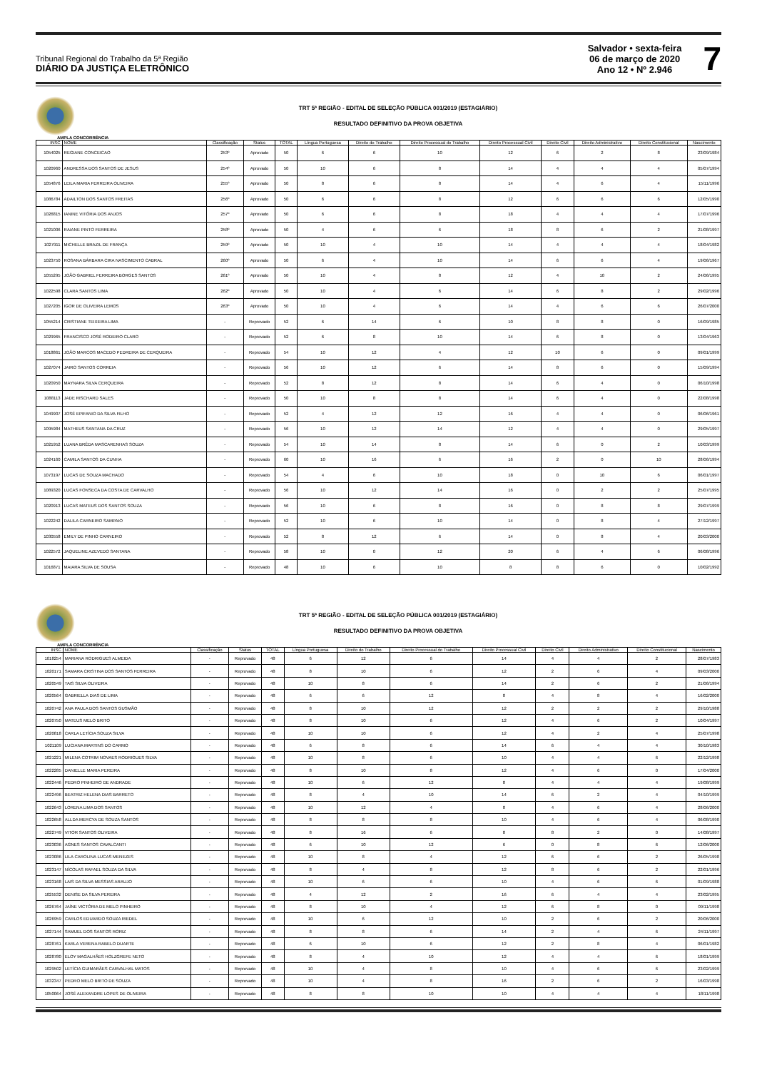Tribunal Regional do Trabalho da 5ª Região
DIÁRIO DA JUSTIÇA ELETRÔNICO
Salvador • sexta-feira
06 de março de 2020
Ano 12 • Nº 2.946
7
TRT 5ª REGIÃO - EDITAL DE SELEÇÃO PÚBLICA 001/2019 (ESTAGIÁRIO)
RESULTADO DEFINITIVO DA PROVA OBJETIVA
AMPLA CONCORRÊNCIA
| INSC | NOME | Classificação | Status | TOTAL | Língua Portuguesa | Direito do Trabalho | Direito Processual do Trabalho | Direito Processual Civil | Direito Civil | Direito Administrativo | Direito Constitucional | Nascimento |
| --- | --- | --- | --- | --- | --- | --- | --- | --- | --- | --- | --- | --- |
| 1054025 | REGIANE CONCEICAO | 253º | Aprovado | 50 | 6 | 6 | 10 | 12 | 6 | 2 | 8 | 23/09/1984 |
| 1020960 | ANDRESSA DOS SANTOS DE JESUS | 254º | Aprovado | 50 | 10 | 6 | 8 | 14 | 4 | 4 | 4 | 05/07/1994 |
| 1054876 | LEILA MARIA FERREIRA OLIVEIRA | 255º | Aprovado | 50 | 8 | 6 | 8 | 14 | 4 | 6 | 4 | 15/11/1996 |
| 1086784 | ADAILTON DOS SANTOS FREITAS | 256º | Aprovado | 50 | 6 | 6 | 8 | 12 | 6 | 6 | 6 | 12/05/1990 |
| 1026815 | IANINE VITÓRIA DOS ANJOS | 257º | Aprovado | 50 | 6 | 6 | 8 | 18 | 4 | 4 | 4 | 17/07/1996 |
| 1021006 | RAIANE PINTO FERREIRA | 258º | Aprovado | 50 | 4 | 6 | 6 | 18 | 8 | 6 | 2 | 21/08/1997 |
| 1027911 | MICHELLE BRAZIL DE FRANÇA | 259º | Aprovado | 50 | 10 | 4 | 10 | 14 | 4 | 4 | 4 | 18/04/1982 |
| 1023750 | ROSANA BÁRBARA CIRA NASCIMENTO CABRAL | 260º | Aprovado | 50 | 6 | 4 | 10 | 14 | 6 | 6 | 4 | 19/06/1967 |
| 1055295 | JOÃO GABRIEL FERREIRA BORGES SANTOS | 261º | Aprovado | 50 | 10 | 4 | 8 | 12 | 4 | 10 | 2 | 24/06/1995 |
| 1022598 | CLARA SANTOS LIMA | 262º | Aprovado | 50 | 10 | 4 | 6 | 14 | 6 | 8 | 2 | 29/02/1996 |
| 1027205 | IGOR DE OLIVEIRA LEMOS | 263º | Aprovado | 50 | 10 | 4 | 6 | 14 | 4 | 6 | 6 | 26/07/2000 |
| 1055214 | CRISTIANE TEIXEIRA LIMA | - | Reprovado | 52 | 6 | 14 | 6 | 10 | 8 | 8 | 0 | 16/09/1985 |
| 1029965 | FRANCISCO JOSÉ RODEIRO CLARO | - | Reprovado | 52 | 6 | 8 | 10 | 14 | 6 | 8 | 0 | 13/04/1963 |
| 1018861 | JOÃO MARCOS MACEDO PEDREIRA DE CERQUEIRA | - | Reprovado | 54 | 10 | 12 | 4 | 12 | 10 | 6 | 0 | 09/01/1999 |
| 1027074 | JAIRO SANTOS CORREIA | - | Reprovado | 56 | 10 | 12 | 6 | 14 | 8 | 6 | 0 | 15/09/1994 |
| 1020950 | MAYNARA SILVA CERQUEIRA | - | Reprovado | 52 | 8 | 12 | 8 | 14 | 6 | 4 | 0 | 06/10/1998 |
| 1088113 | JADE RISCHARD SALES | - | Reprovado | 50 | 10 | 8 | 8 | 14 | 6 | 4 | 0 | 22/08/1998 |
| 1049907 | JOSÉ EPIFANIO DA SILVA FILHO | - | Reprovado | 52 | 4 | 12 | 12 | 16 | 4 | 4 | 0 | 06/06/1961 |
| 1095984 | MATHEUS SANTANA DA CRUZ | - | Reprovado | 56 | 10 | 12 | 14 | 12 | 4 | 4 | 0 | 29/05/1997 |
| 1021952 | LUANA BRÊDA MASCARENHAS SOUZA | - | Reprovado | 54 | 10 | 14 | 8 | 14 | 6 | 0 | 2 | 10/03/1999 |
| 1024160 | CAMILA SANTOS DA CUNHA | - | Reprovado | 60 | 10 | 16 | 6 | 16 | 2 | 0 | 10 | 28/06/1994 |
| 1073197 | LUCAS DE SOUZA MACHADO | - | Reprovado | 54 | 4 | 6 | 10 | 18 | 0 | 10 | 6 | 06/01/1997 |
| 1089320 | LUCAS FONSECA DA COSTA DE CARVALHO | - | Reprovado | 56 | 10 | 12 | 14 | 16 | 0 | 2 | 2 | 25/07/1995 |
| 1020913 | LUCAS MATEUS DOS SANTOS SOUZA | - | Reprovado | 56 | 10 | 6 | 8 | 16 | 0 | 8 | 8 | 29/07/1999 |
| 1022242 | DALILA CARNEIRO SAMPAIO | - | Reprovado | 52 | 10 | 6 | 10 | 14 | 0 | 8 | 4 | 27/12/1997 |
| 1030558 | EMILY DE PINHO CARNEIRO | - | Reprovado | 52 | 8 | 12 | 6 | 14 | 0 | 8 | 4 | 20/03/2000 |
| 1022572 | JAQUELINE AZEVEDO SANTANA | - | Reprovado | 58 | 10 | 0 | 12 | 20 | 6 | 4 | 6 | 06/08/1996 |
| 1016871 | MAIARA SILVA DE SOUSA | - | Reprovado | 48 | 10 | 6 | 10 | 8 | 8 | 6 | 0 | 10/02/1992 |
TRT 5ª REGIÃO - EDITAL DE SELEÇÃO PÚBLICA 001/2019 (ESTAGIÁRIO)
RESULTADO DEFINITIVO DA PROVA OBJETIVA
AMPLA CONCORRÊNCIA
| INSC | NOME | Classificação | Status | TOTAL | Língua Portuguesa | Direito do Trabalho | Direito Processual do Trabalho | Direito Processual Civil | Direito Civil | Direito Administrativo | Direito Constitucional | Nascimento |
| --- | --- | --- | --- | --- | --- | --- | --- | --- | --- | --- | --- | --- |
| 1018254 | MARIANA RODRIGUES ALMEIDA | - | Reprovado | 48 | 6 | 12 | 6 | 14 | 4 | 4 | 2 | 28/07/1983 |
| 1020171 | SAMARA CRISTINA DOS SANTOS FERREIRA | - | Reprovado | 48 | 8 | 10 | 6 | 12 | 2 | 6 | 4 | 09/03/2000 |
| 1020549 | TAIS SILVA OLIVEIRA | - | Reprovado | 48 | 10 | 8 | 6 | 14 | 2 | 6 | 2 | 21/06/1994 |
| 1020564 | GABRIELLA DIAS DE LIMA | - | Reprovado | 48 | 6 | 6 | 12 | 8 | 4 | 8 | 4 | 16/02/2000 |
| 1020742 | ANA PAULA DOS SANTOS GUSMÃO | - | Reprovado | 48 | 8 | 10 | 12 | 12 | 2 | 2 | 2 | 29/10/1988 |
| 1020750 | MATEUS MELO BRITO | - | Reprovado | 48 | 8 | 10 | 6 | 12 | 4 | 6 | 2 | 10/04/1997 |
| 1020818 | CARLA LETÍCIA SOUZA SILVA | - | Reprovado | 48 | 10 | 10 | 6 | 12 | 4 | 2 | 4 | 25/07/1998 |
| 1021109 | LUCIANA MARTINS DO CARMO | - | Reprovado | 48 | 6 | 8 | 6 | 14 | 6 | 4 | 4 | 30/10/1983 |
| 1021221 | MILENA COTRIM NOVAES RODRIGUES SILVA | - | Reprovado | 48 | 10 | 8 | 6 | 10 | 4 | 4 | 6 | 22/12/1998 |
| 1022285 | DANIELLE MARIA PEREIRA | - | Reprovado | 48 | 8 | 10 | 8 | 12 | 4 | 6 | 0 | 17/04/2000 |
| 1022446 | PEDRO PINHEIRO DE ANDRADE | - | Reprovado | 48 | 10 | 6 | 12 | 8 | 4 | 4 | 4 | 19/08/1999 |
| 1022496 | BEATRIZ HELENA DIAS BARRETO | - | Reprovado | 48 | 8 | 4 | 10 | 14 | 6 | 2 | 4 | 04/10/1999 |
| 1022643 | LORENA LIMA DOS SANTOS | - | Reprovado | 48 | 10 | 12 | 4 | 8 | 4 | 6 | 4 | 28/06/2000 |
| 1022658 | ALLDA MERCYA DE SOUZA SANTOS | - | Reprovado | 48 | 8 | 8 | 8 | 10 | 4 | 6 | 4 | 06/08/1990 |
| 1022749 | VITOR SANTOS OLIVEIRA | - | Reprovado | 48 | 8 | 16 | 6 | 8 | 8 | 2 | 0 | 14/08/1997 |
| 1023036 | AGNES SANTOS CAVALCANTI | - | Reprovado | 48 | 6 | 10 | 12 | 6 | 0 | 8 | 6 | 12/06/2000 |
| 1023086 | LILA CAROLINA LUCAS MENEZES | - | Reprovado | 48 | 10 | 8 | 4 | 12 | 6 | 6 | 2 | 26/05/1998 |
| 1023147 | NÍCOLAS RAFAEL SOUZA DA SILVA | - | Reprovado | 48 | 8 | 4 | 8 | 12 | 8 | 6 | 2 | 22/01/1996 |
| 1023168 | LAIS DA SILVA MESSIAS ARAUJO | - | Reprovado | 48 | 10 | 6 | 6 | 10 | 4 | 6 | 6 | 01/09/1988 |
| 1025532 | DENISE DA SILVA PEREIRA | - | Reprovado | 48 | 4 | 12 | 2 | 16 | 6 | 4 | 4 | 23/02/1995 |
| 1026764 | JAÍNE VICTÓRIA DE MELO PINHEIRO | - | Reprovado | 48 | 8 | 10 | 4 | 12 | 6 | 8 | 0 | 09/11/1998 |
| 1026959 | CARLOS EDUARDO SOUZA RIEDEL | - | Reprovado | 48 | 10 | 6 | 12 | 10 | 2 | 6 | 2 | 20/06/2000 |
| 1027144 | SAMUEL DOS SANTOS RORIZ | - | Reprovado | 48 | 8 | 8 | 6 | 14 | 2 | 4 | 6 | 24/11/1997 |
| 1028761 | KARLA VERENA RABELO DUARTE | - | Reprovado | 48 | 6 | 10 | 6 | 12 | 2 | 8 | 4 | 06/01/1982 |
| 1028780 | ELOY MAGALHÃES HOLZGREFE NETO | - | Reprovado | 48 | 8 | 4 | 10 | 12 | 4 | 4 | 6 | 18/01/1999 |
| 1029502 | LETÍCIA GUIMARÃES CARVALHAL MATOS | - | Reprovado | 48 | 10 | 4 | 8 | 10 | 4 | 6 | 6 | 23/02/1999 |
| 1032347 | PEDRO MELO BRITO DE SOUZA | - | Reprovado | 48 | 10 | 4 | 8 | 16 | 2 | 6 | 2 | 16/03/1998 |
| 1050064 | JOSÉ ALEXANDRE LOPES DE OLIVEIRA | - | Reprovado | 48 | 8 | 8 | 10 | 10 | 4 | 4 | 4 | 18/11/1998 |